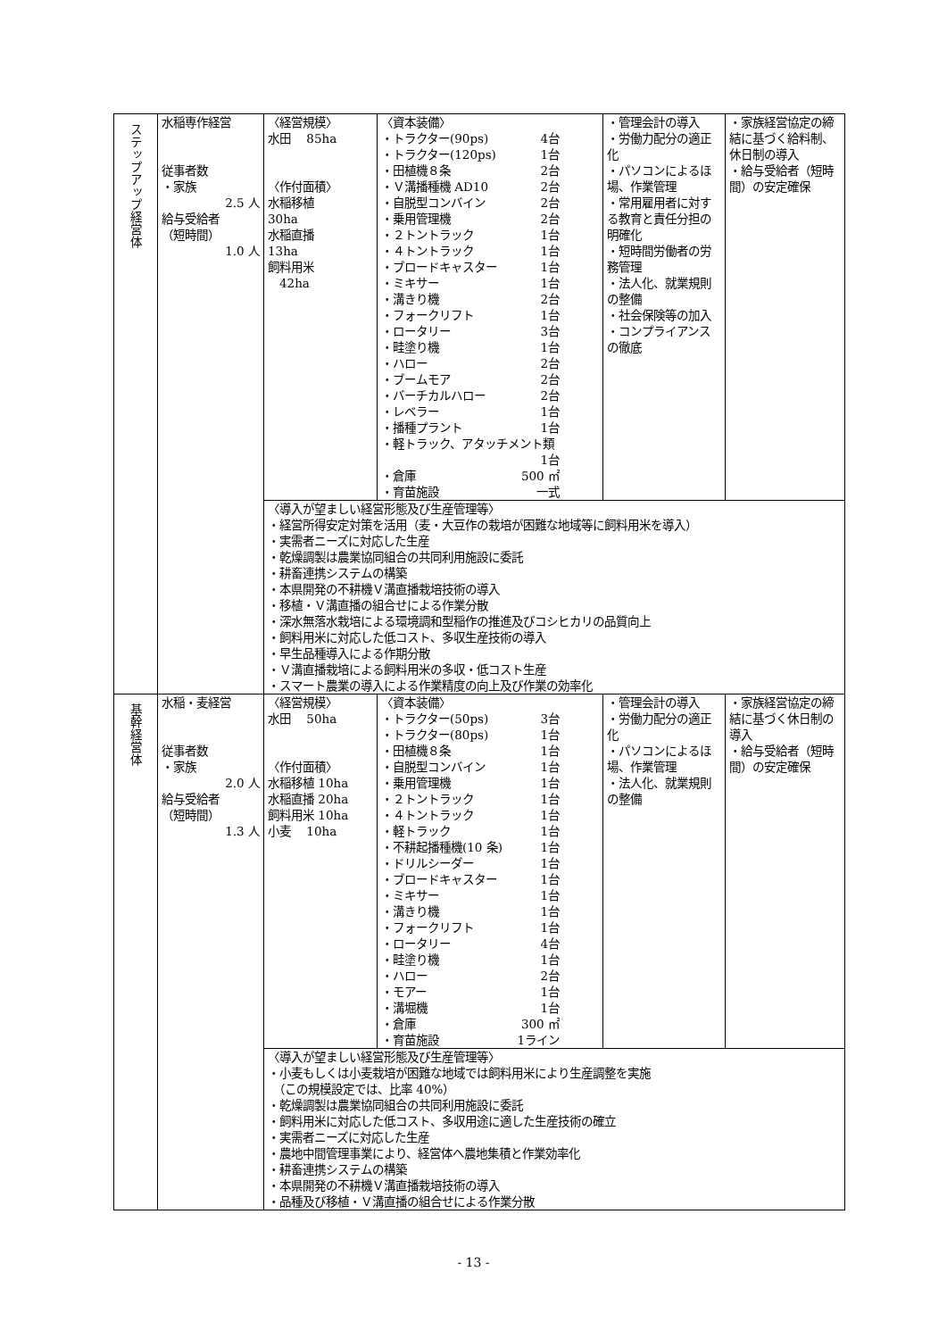| ステップアップ経営体 | 水稲専作経営 従事者数 ・家族 2.5 人 給与受給者 （短時間） 1.0 人 | 〈経営規模〉 水田 85ha 〈作付面積〉 水稲移植 30ha 水稲直播 13ha 飼料用米 42ha | 〈資本装備〉 ・トラクター(90ps) 4台 ・トラクター(120ps) 1台 ・田植機８条 2台 ・Ｖ溝播種機 AD10 2台 ・自脱型コンバイン 2台 ・乗用管理機 2台 ・２トントラック 1台 ・４トントラック 1台 ・ブロードキャスター 1台 ・ミキサー 1台 ・溝きり機 2台 ・フォークリフト 1台 ・ロータリー 3台 ・畦塗り機 1台 ・ハロー 2台 ・ブームモア 2台 ・バーチカルハロー 2台 ・レベラー 1台 ・播種プラント 1台 ・軽トラック、アタッチメント類 1台 ・倉庫 500 ㎡ ・育苗施設 一式 | ・管理会計の導入 ・労働力配分の適正化 ・パソコンによるほ場、作業管理 ・常用雇用者に対する教育と責任分担の明確化 ・短時間労働者の労務管理 ・法人化、就業規則の整備 ・社会保険等の加入 ・コンプライアンスの徹底 | ・家族経営協定の締結に基づく給料制、休日制の導入 ・給与受給者（短時間）の安定確保 |
| | | 〈導入が望ましい経営形態及び生産管理等〉 ・経営所得安定対策を活用（麦・大豆作の栽培が困難な地域等に飼料用米を導入） ・実需者ニーズに対応した生産 ・乾燥調製は農業協同組合の共同利用施設に委託 ・耕畜連携システムの構築 ・本県開発の不耕機Ｖ溝直播栽培技術の導入 ・移植・Ｖ溝直播の組合せによる作業分散 ・深水無落水栽培による環境調和型稲作の推進及びコシヒカリの品質向上 ・飼料用米に対応した低コスト、多収生産技術の導入 ・早生品種導入による作期分散 ・Ｖ溝直播栽培による飼料用米の多収・低コスト生産 ・スマート農業の導入による作業精度の向上及び作業の効率化 | | | |
| 基幹経営体 | 水稲・麦経営 従事者数 ・家族 2.0 人 給与受給者 （短時間） 1.3 人 | 〈経営規模〉 水田 50ha 〈作付面積〉 水稲移植 10ha 水稲直播 20ha 飼料用米 10ha 小麦 10ha | 〈資本装備〉 ・トラクター(50ps) 3台 ・トラクター(80ps) 1台 ・田植機８条 1台 ・自脱型コンバイン 1台 ・乗用管理機 1台 ・２トントラック 1台 ・４トントラック 1台 ・軽トラック 1台 ・不耕起播種機(10 条) 1台 ・ドリルシーダー 1台 ・ブロードキャスター 1台 ・ミキサー 1台 ・溝きり機 1台 ・フォークリフト 1台 ・ロータリー 4台 ・畦塗り機 1台 ・ハロー 2台 ・モアー 1台 ・溝堀機 1台 ・倉庫 300 ㎡ ・育苗施設 1ライン | ・管理会計の導入 ・労働力配分の適正化 ・パソコンによるほ場、作業管理 ・法人化、就業規則の整備 | ・家族経営協定の締結に基づく休日制の導入 ・給与受給者（短時間）の安定確保 |
| | | 〈導入が望ましい経営形態及び生産管理等〉 ・小麦もしくは小麦栽培が困難な地域では飼料用米により生産調整を実施 （この規模設定では、比率 40%） ・乾燥調製は農業協同組合の共同利用施設に委託 ・飼料用米に対応した低コスト、多収用途に適した生産技術の確立 ・実需者ニーズに対応した生産 ・農地中間管理事業により、経営体へ農地集積と作業効率化 ・耕畜連携システムの構築 ・本県開発の不耕機Ｖ溝直播栽培技術の導入 ・品種及び移植・Ｖ溝直播の組合せによる作業分散 | | | |
- 13 -